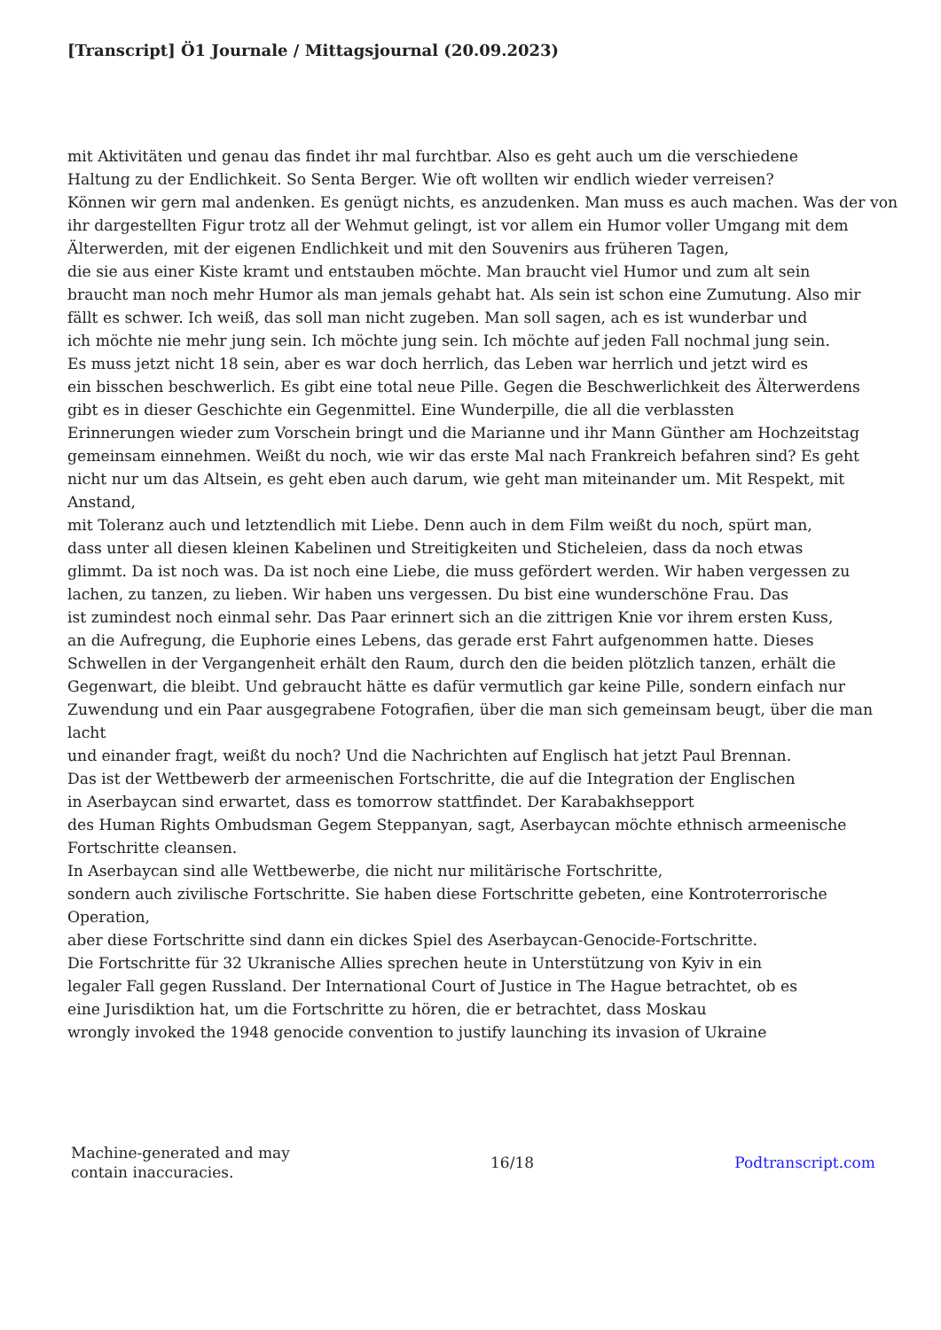[Transcript] Ö1 Journale / Mittagsjournal (20.09.2023)
mit Aktivitäten und genau das findet ihr mal furchtbar. Also es geht auch um die verschiedene
Haltung zu der Endlichkeit. So Senta Berger. Wie oft wollten wir endlich wieder verreisen?
Können wir gern mal andenken. Es genügt nichts, es anzudenken. Man muss es auch machen. Was der von
ihr dargestellten Figur trotz all der Wehmut gelingt, ist vor allem ein Humor voller Umgang mit dem
Älterwerden, mit der eigenen Endlichkeit und mit den Souvenirs aus früheren Tagen,
die sie aus einer Kiste kramt und entstauben möchte. Man braucht viel Humor und zum alt sein
braucht man noch mehr Humor als man jemals gehabt hat. Als sein ist schon eine Zumutung. Also mir
fällt es schwer. Ich weiß, das soll man nicht zugeben. Man soll sagen, ach es ist wunderbar und
ich möchte nie mehr jung sein. Ich möchte jung sein. Ich möchte auf jeden Fall nochmal jung sein.
Es muss jetzt nicht 18 sein, aber es war doch herrlich, das Leben war herrlich und jetzt wird es
ein bisschen beschwerlich. Es gibt eine total neue Pille. Gegen die Beschwerlichkeit des Älterwerdens
gibt es in dieser Geschichte ein Gegenmittel. Eine Wunderpille, die all die verblassten
Erinnerungen wieder zum Vorschein bringt und die Marianne und ihr Mann Günther am Hochzeitstag
gemeinsam einnehmen. Weißt du noch, wie wir das erste Mal nach Frankreich befahren sind? Es geht
nicht nur um das Altsein, es geht eben auch darum, wie geht man miteinander um. Mit Respekt, mit Anstand,
mit Toleranz auch und letztendlich mit Liebe. Denn auch in dem Film weißt du noch, spürt man,
dass unter all diesen kleinen Kabelinen und Streitigkeiten und Sticheleien, dass da noch etwas
glimmt. Da ist noch was. Da ist noch eine Liebe, die muss gefördert werden. Wir haben vergessen zu
lachen, zu tanzen, zu lieben. Wir haben uns vergessen. Du bist eine wunderschöne Frau. Das
ist zumindest noch einmal sehr. Das Paar erinnert sich an die zittrigen Knie vor ihrem ersten Kuss,
an die Aufregung, die Euphorie eines Lebens, das gerade erst Fahrt aufgenommen hatte. Dieses
Schwellen in der Vergangenheit erhält den Raum, durch den die beiden plötzlich tanzen, erhält die
Gegenwart, die bleibt. Und gebraucht hätte es dafür vermutlich gar keine Pille, sondern einfach nur
Zuwendung und ein Paar ausgegrabene Fotografien, über die man sich gemeinsam beugt, über die man lacht
und einander fragt, weißt du noch? Und die Nachrichten auf Englisch hat jetzt Paul Brennan.
Das ist der Wettbewerb der armeenischen Fortschritte, die auf die Integration der Englischen
in Aserbaycan sind erwartet, dass es tomorrow stattfindet. Der Karabakhsepport
des Human Rights Ombudsman Gegem Steppanyan, sagt, Aserbaycan möchte ethnisch armeenische Fortschritte cleansen.
In Aserbaycan sind alle Wettbewerbe, die nicht nur militärische Fortschritte,
sondern auch zivilische Fortschritte. Sie haben diese Fortschritte gebeten, eine Kontroterrorische Operation,
aber diese Fortschritte sind dann ein dickes Spiel des Aserbaycan-Genocide-Fortschritte.
Die Fortschritte für 32 Ukranische Allies sprechen heute in Unterstützung von Kyiv in ein
legaler Fall gegen Russland. Der International Court of Justice in The Hague betrachtet, ob es
eine Jurisdiktion hat, um die Fortschritte zu hören, die er betrachtet, dass Moskau
wrongly invoked the 1948 genocide convention to justify launching its invasion of Ukraine
Machine-generated and may
contain inaccuracies.
16/18 Podtranscript.com